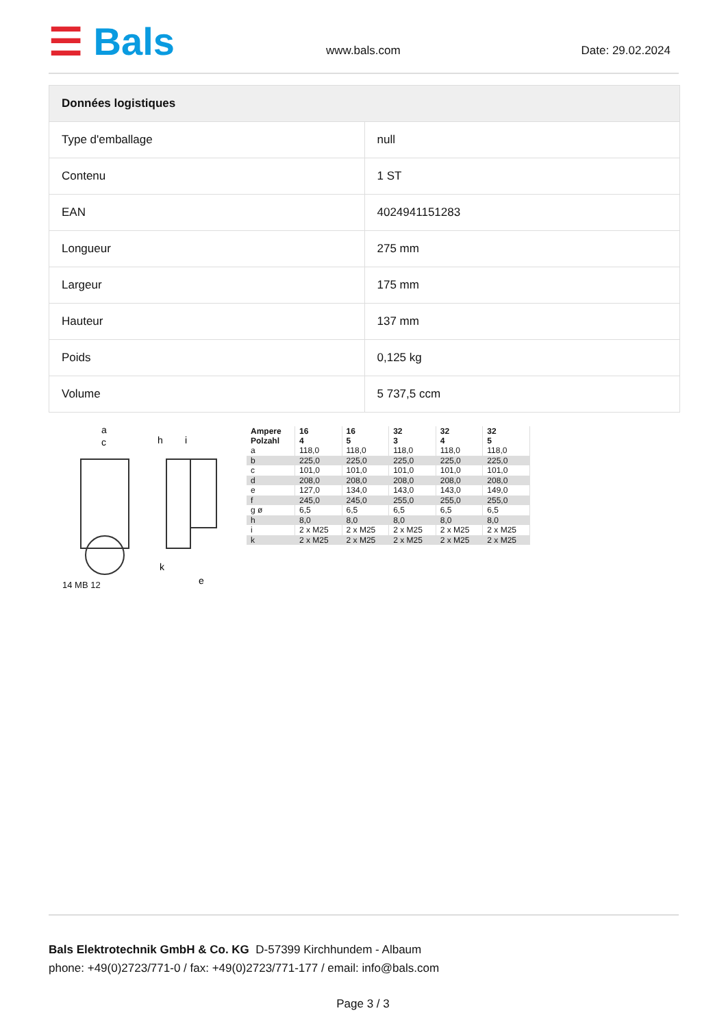☰ Bals
www.bals.com Date: 29.02.2024
| Données logistiques | |
| --- | --- |
| Type d'emballage | null |
| Contenu | 1 ST |
| EAN | 4024941151283 |
| Longueur | 275 mm |
| Largeur | 175 mm |
| Hauteur | 137 mm |
| Poids | 0,125 kg |
| Volume | 5 737,5 ccm |
a
c
h
i
e
k
14 MB 12
| Ampere Polzahl | 16 4 | 16 5 | 32 3 | 32 4 | 32 5 |
| a | 118,0 | 118,0 | 118,0 | 118,0 | 118,0 |
| b | 225,0 | 225,0 | 225,0 | 225,0 | 225,0 |
| c | 101,0 | 101,0 | 101,0 | 101,0 | 101,0 |
| d | 208,0 | 208,0 | 208,0 | 208,0 | 208,0 |
| e | 127,0 | 134,0 | 143,0 | 143,0 | 149,0 |
| f | 245,0 | 245,0 | 255,0 | 255,0 | 255,0 |
| g ø | 6,5 | 6,5 | 6,5 | 6,5 | 6,5 |
| h | 8,0 | 8,0 | 8,0 | 8,0 | 8,0 |
| i | 2 x M25 | 2 x M25 | 2 x M25 | 2 x M25 | 2 x M25 |
| k | 2 x M25 | 2 x M25 | 2 x M25 | 2 x M25 | 2 x M25 |
Bals Elektrotechnik GmbH & Co. KG D-57399 Kirchhundem - Albaum
phone: +49(0)2723/771-0 / fax: +49(0)2723/771-177 / email: info@bals.com
Page 3 / 3